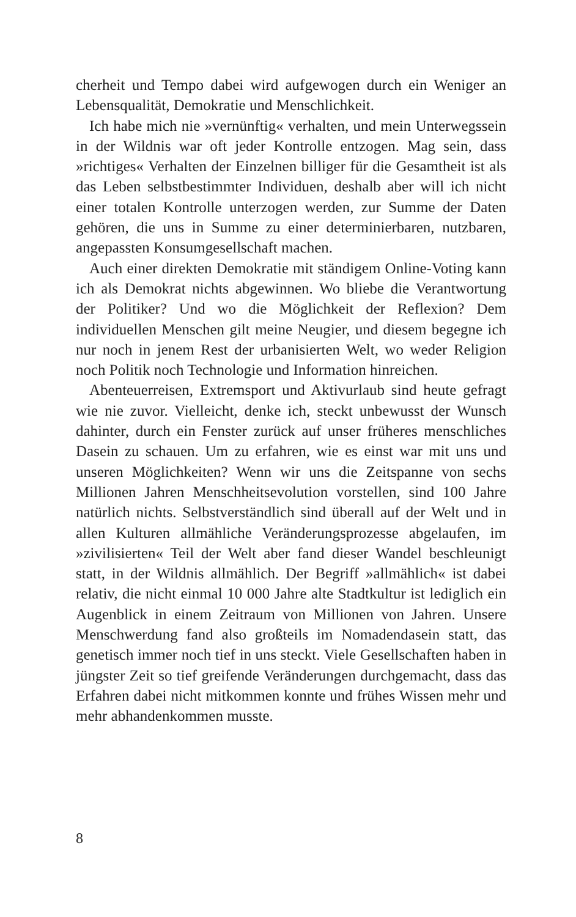cherheit und Tempo dabei wird aufgewogen durch ein Weniger an Lebensqualität, Demokratie und Menschlichkeit.
Ich habe mich nie »vernünftig« verhalten, und mein Unterwegssein in der Wildnis war oft jeder Kontrolle entzogen. Mag sein, dass »richtiges« Verhalten der Einzelnen billiger für die Gesamtheit ist als das Leben selbstbestimmter Individuen, deshalb aber will ich nicht einer totalen Kontrolle unterzogen werden, zur Summe der Daten gehören, die uns in Summe zu einer determinierbaren, nutzbaren, angepassten Konsumgesellschaft machen.
Auch einer direkten Demokratie mit ständigem Online-Voting kann ich als Demokrat nichts abgewinnen. Wo bliebe die Verantwortung der Politiker? Und wo die Möglichkeit der Reflexion? Dem individuellen Menschen gilt meine Neugier, und diesem begegne ich nur noch in jenem Rest der urbanisierten Welt, wo weder Religion noch Politik noch Technologie und Information hinreichen.
Abenteuerreisen, Extremsport und Aktivurlaub sind heute gefragt wie nie zuvor. Vielleicht, denke ich, steckt unbewusst der Wunsch dahinter, durch ein Fenster zurück auf unser früheres menschliches Dasein zu schauen. Um zu erfahren, wie es einst war mit uns und unseren Möglichkeiten? Wenn wir uns die Zeitspanne von sechs Millionen Jahren Menschheitsevolution vorstellen, sind 100 Jahre natürlich nichts. Selbstverständlich sind überall auf der Welt und in allen Kulturen allmähliche Veränderungsprozesse abgelaufen, im »zivilisierten« Teil der Welt aber fand dieser Wandel beschleunigt statt, in der Wildnis allmählich. Der Begriff »allmählich« ist dabei relativ, die nicht einmal 10 000 Jahre alte Stadtkultur ist lediglich ein Augenblick in einem Zeitraum von Millionen von Jahren. Unsere Menschwerdung fand also großteils im Nomadendasein statt, das genetisch immer noch tief in uns steckt. Viele Gesellschaften haben in jüngster Zeit so tief greifende Veränderungen durchgemacht, dass das Erfahren dabei nicht mitkommen konnte und frühes Wissen mehr und mehr abhandenkommen musste.
8